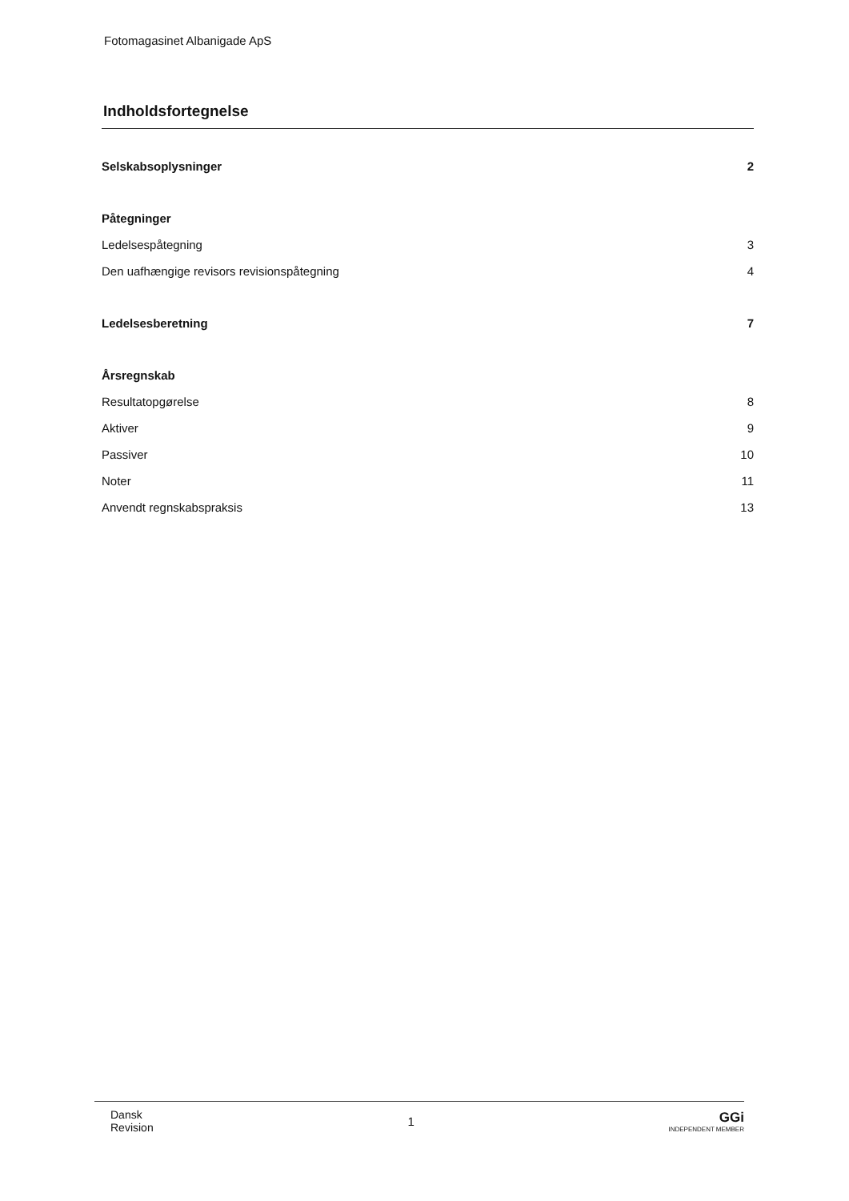Fotomagasinet Albanigade ApS
Indholdsfortegnelse
Selskabsoplysninger 2
Påtegninger
Ledelsespåtegning 3
Den uafhængige revisors revisionspåtegning 4
Ledelsesberetning 7
Årsregnskab
Resultatopgørelse 8
Aktiver 9
Passiver 10
Noter 11
Anvendt regnskabspraksis 13
Dansk
Revision
1 GGi
INDEPENDENT MEMBER